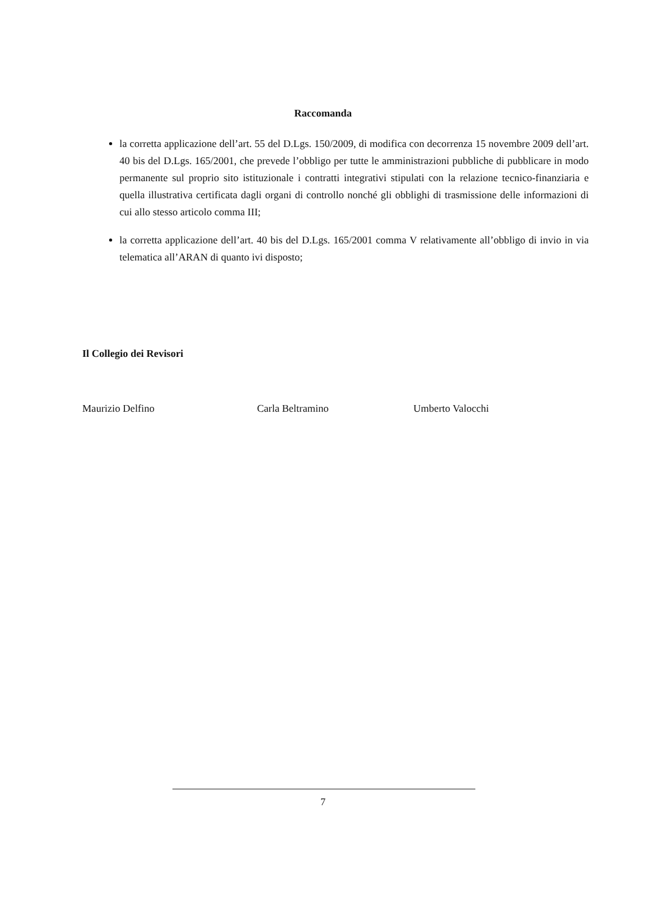Raccomanda
la corretta applicazione dell’art. 55 del D.Lgs. 150/2009, di modifica con decorrenza 15 novembre 2009 dell’art. 40 bis del D.Lgs. 165/2001, che prevede l’obbligo per tutte le amministrazioni pubbliche di pubblicare in modo permanente sul proprio sito istituzionale i contratti integrativi stipulati con la relazione tecnico-finanziaria e quella illustrativa certificata dagli organi di controllo nonché gli obblighi di trasmissione delle informazioni di cui allo stesso articolo comma III;
la corretta applicazione dell’art. 40 bis del D.Lgs. 165/2001 comma V relativamente all’obbligo di invio in via telematica all’ARAN di quanto ivi disposto;
Il Collegio dei Revisori
Maurizio Delfino Carla Beltramino Umberto Valocchi
7